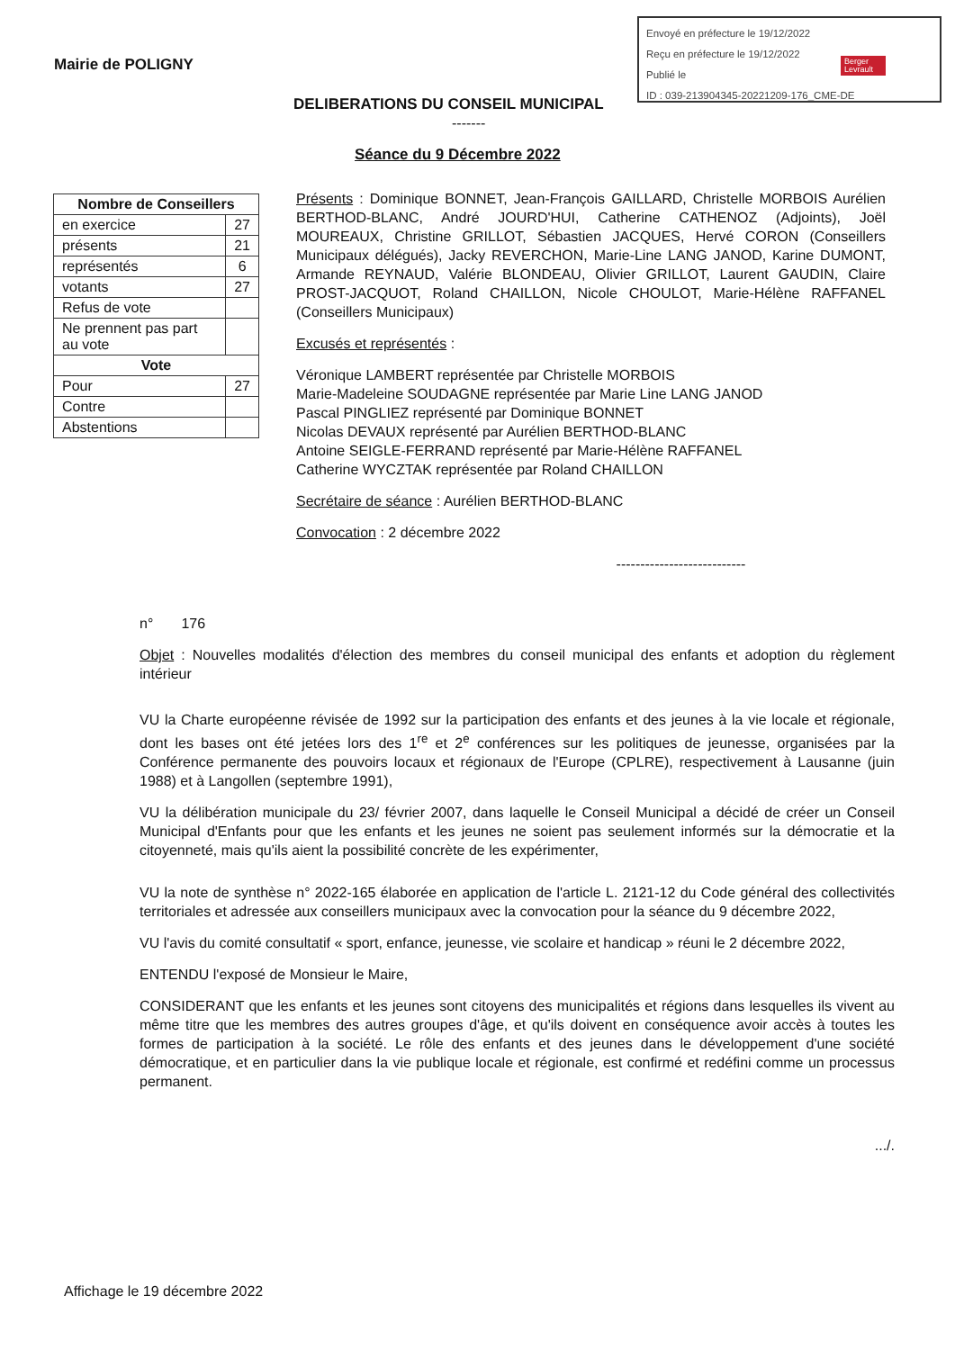Envoyé en préfecture le 19/12/2022
Reçu en préfecture le 19/12/2022
Publié le
ID : 039-213904345-20221209-176_CME-DE
Berger
Levrault
Mairie de POLIGNY
DELIBERATIONS DU CONSEIL MUNICIPAL
-------
Séance du 9 Décembre 2022
| Nombre de Conseillers | |
| --- | --- |
| en exercice | 27 |
| présents | 21 |
| représentés | 6 |
| votants | 27 |
| Refus de vote | |
| Ne prennent pas part au vote | |
| Vote | |
| Pour | 27 |
| Contre | |
| Abstentions | |
Présents : Dominique BONNET, Jean-François GAILLARD, Christelle MORBOIS Aurélien BERTHOD-BLANC, André JOURD'HUI, Catherine CATHENOZ (Adjoints), Joël MOUREAUX, Christine GRILLOT, Sébastien JACQUES, Hervé CORON (Conseillers Municipaux délégués), Jacky REVERCHON, Marie-Line LANG JANOD, Karine DUMONT, Armande REYNAUD, Valérie BLONDEAU, Olivier GRILLOT, Laurent GAUDIN, Claire PROST-JACQUOT, Roland CHAILLON, Nicole CHOULOT, Marie-Hélène RAFFANEL (Conseillers Municipaux)
Excusés et représentés :
Véronique LAMBERT représentée par Christelle MORBOIS
Marie-Madeleine SOUDAGNE représentée par Marie Line LANG JANOD
Pascal PINGLIEZ représenté par Dominique BONNET
Nicolas DEVAUX représenté par Aurélien BERTHOD-BLANC
Antoine SEIGLE-FERRAND représenté par Marie-Hélène RAFFANEL
Catherine WYCZTAK représentée par Roland CHAILLON
Secrétaire de séance : Aurélien BERTHOD-BLANC
Convocation : 2 décembre 2022
---------------------------
n° 176
Objet : Nouvelles modalités d'élection des membres du conseil municipal des enfants et adoption du règlement intérieur
VU la Charte européenne révisée de 1992 sur la participation des enfants et des jeunes à la vie locale et régionale, dont les bases ont été jetées lors des 1<sup>re</sup> et 2<sup>e</sup> conférences sur les politiques de jeunesse, organisées par la Conférence permanente des pouvoirs locaux et régionaux de l'Europe (CPLRE), respectivement à Lausanne (juin 1988) et à Langollen (septembre 1991),
VU la délibération municipale du 23/ février 2007, dans laquelle le Conseil Municipal a décidé de créer un Conseil Municipal d'Enfants pour que les enfants et les jeunes ne soient pas seulement informés sur la démocratie et la citoyenneté, mais qu'ils aient la possibilité concrète de les expérimenter,
VU la note de synthèse n° 2022-165 élaborée en application de l'article L. 2121-12 du Code général des collectivités territoriales et adressée aux conseillers municipaux avec la convocation pour la séance du 9 décembre 2022,
VU l'avis du comité consultatif « sport, enfance, jeunesse, vie scolaire et handicap » réuni le 2 décembre 2022,
ENTENDU l'exposé de Monsieur le Maire,
CONSIDERANT que les enfants et les jeunes sont citoyens des municipalités et régions dans lesquelles ils vivent au même titre que les membres des autres groupes d'âge, et qu'ils doivent en conséquence avoir accès à toutes les formes de participation à la société. Le rôle des enfants et des jeunes dans le développement d'une société démocratique, et en particulier dans la vie publique locale et régionale, est confirmé et redéfini comme un processus permanent.
.../.
Affichage le 19 décembre 2022